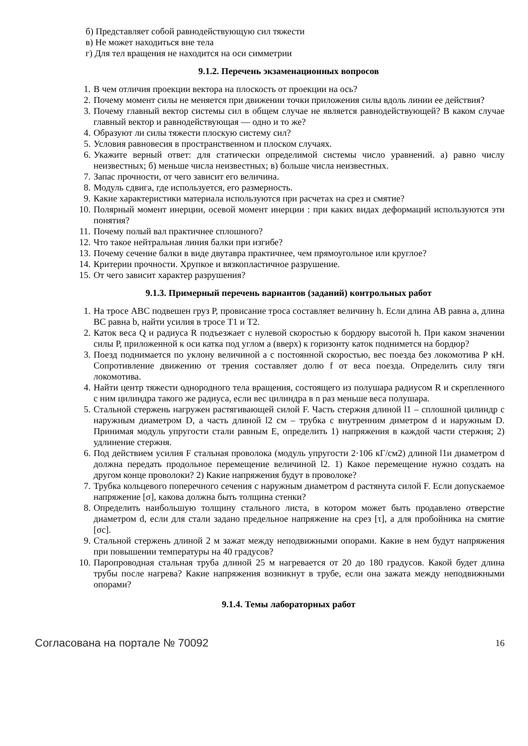б) Представляет собой равнодействующую сил тяжести
в) Не может находиться вне тела
г) Для тел вращения не находится на оси симметрии
9.1.2. Перечень экзаменационных вопросов
1. В чем отличия проекции вектора на плоскость от проекции на ось?
2. Почему момент силы не меняется при движении точки приложения силы вдоль линии ее действия?
3. Почему главный вектор системы сил в общем случае не является равнодействующей? В каком случае главный вектор и равнодействующая — одно и то же?
4. Образуют ли силы тяжести плоскую систему сил?
5. Условия равновесия в пространственном и плоском случаях.
6. Укажите верный ответ: для статически определимой системы число уравнений. а) равно числу неизвестных; б) меньше числа неизвестных; в) больше числа неизвестных.
7. Запас прочности, от чего зависит его величина.
8. Модуль сдвига, где используется, его размерность.
9. Какие характеристики материала используются при расчетах на срез и смятие?
10. Полярный момент инерции, осевой момент инерции : при каких видах деформаций используются эти понятия?
11. Почему полый вал практичнее сплошного?
12. Что такое нейтральная линия балки при изгибе?
13. Почему сечение балки в виде двутавра практичнее, чем прямоугольное или круглое?
14. Критерии прочности. Хрупкое и вязкопластичное разрушение.
15. От чего зависит характер разрушения?
9.1.3. Примерный перечень вариантов (заданий) контрольных работ
1. На тросе АВС подвешен груз Р, провисание троса составляет величину h. Если длина АВ равна a, длина ВС равна b, найти усилия в тросе Т1 и Т2.
2. Каток веса Q и радиуса R подъезжает с нулевой скоростью к бордюру высотой h. При каком значении силы Р, приложенной к оси катка под углом а (вверх) к горизонту каток поднимется на бордюр?
3. Поезд поднимается по уклону величиной a с постоянной скоростью, вес поезда без локомотива Р кН. Сопротивление движению от трения составляет долю f от веса поезда. Определить силу тяги локомотива.
4. Найти центр тяжести однородного тела вращения, состоящего из полушара радиусом R и скрепленного с ним цилиндра такого же радиуса, если вес цилиндра в n раз меньше веса полушара.
5. Стальной стержень нагружен растягивающей силой F. Часть стержня длиной l1 – сплошной цилиндр с наружным диаметром D, а часть длиной l2 см – трубка с внутренним диметром d и наружным D. Принимая модуль упругости стали равным Е, определить 1) напряжения в каждой части стержня; 2) удлинение стержня.
6. Под действием усилия F стальная проволока (модуль упругости 2·106 кГ/см2) длиной l1и диаметром d должна передать продольное перемещение величиной l2. 1) Какое перемещение нужно создать на другом конце проволоки? 2) Какие напряжения будут в проволоке?
7. Трубка кольцевого поперечного сечения с наружным диаметром d растянута силой F. Если допускаемое напряжение [σ], какова должна быть толщина стенки?
8. Определить наибольшую толщину стального листа, в котором может быть продавлено отверстие диаметром d, если для стали задано предельное напряжение на срез [τ], а для пробойника на смятие [σс].
9. Стальной стержень длиной 2 м зажат между неподвижными опорами. Какие в нем будут напряжения при повышении температуры на 40 градусов?
10. Паропроводная стальная труба длиной 25 м нагревается от 20 до 180 градусов. Какой будет длина трубы после нагрева? Какие напряжения возникнут в трубе, если она зажата между неподвижными опорами?
9.1.4. Темы лабораторных работ
Согласована на портале № 70092 16